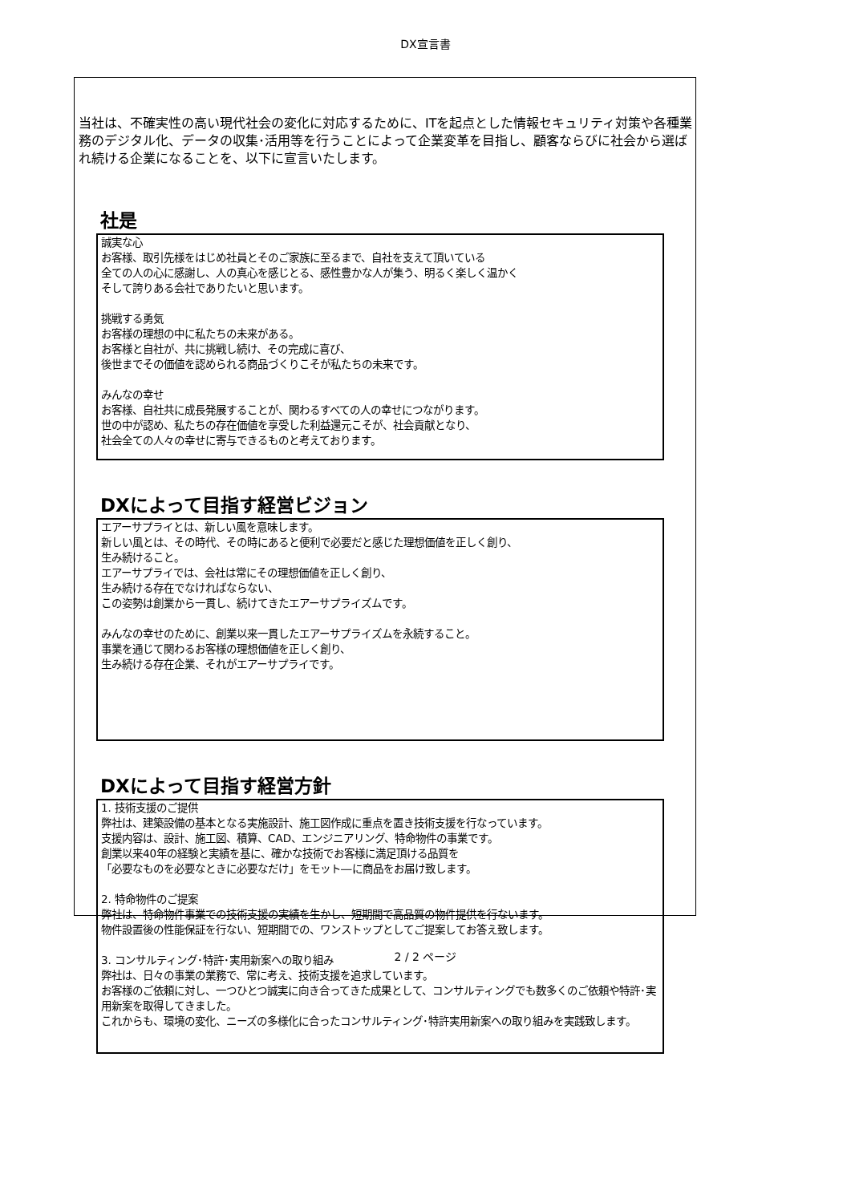DX宣言書
当社は、不確実性の高い現代社会の変化に対応するために、ITを起点とした情報セキュリティ対策や各種業務のデジタル化、データの収集･活用等を行うことによって企業変革を目指し、顧客ならびに社会から選ばれ続ける企業になることを、以下に宣言いたします。
社是
誠実な心
お客様、取引先様をはじめ社員とそのご家族に至るまで、自社を支えて頂いている
全ての人の心に感謝し、人の真心を感じとる、感性豊かな人が集う、明るく楽しく温かく
そして誇りある会社でありたいと思います。
挑戦する勇気
お客様の理想の中に私たちの未来がある。
お客様と自社が、共に挑戦し続け、その完成に喜び、
後世までその価値を認められる商品づくりこそが私たちの未来です。
みんなの幸せ
お客様、自社共に成長発展することが、関わるすべての人の幸せにつながります。
世の中が認め、私たちの存在価値を享受した利益還元こそが、社会貢献となり、
社会全ての人々の幸せに寄与できるものと考えております。
DXによって目指す経営ビジョン
エアーサプライとは、新しい風を意味します。
新しい風とは、その時代、その時にあると便利で必要だと感じた理想価値を正しく創り、
生み続けること。
エアーサプライでは、会社は常にその理想価値を正しく創り、
生み続ける存在でなければならない、
この姿勢は創業から一貫し、続けてきたエアーサプライズムです。
みんなの幸せのために、創業以来一貫したエアーサプライズムを永続すること。
事業を通じて関わるお客様の理想価値を正しく創り、
生み続ける存在企業、それがエアーサプライです。
DXによって目指す経営方針
1. 技術支援のご提供
弊社は、建築設備の基本となる実施設計、施工図作成に重点を置き技術支援を行なっています。
支援内容は、設計、施工図、積算、CAD、エンジニアリング、特命物件の事業です。
創業以来40年の経験と実績を基に、確かな技術でお客様に満足頂ける品質を
「必要なものを必要なときに必要なだけ」をモット―に商品をお届け致します。
2. 特命物件のご提案
弊社は、特命物件事業での技術支援の実績を生かし、短期間で高品質の物件提供を行ないます。
物件設置後の性能保証を行ない、短期間での、ワンストップとしてご提案してお答え致します。
3. コンサルティング･特許･実用新案への取り組み
弊社は、日々の事業の業務で、常に考え、技術支援を追求しています。
お客様のご依頼に対し、一つひとつ誠実に向き合ってきた成果として、コンサルティングでも数多くのご依頼や特許･実用新案を取得してきました。
これからも、環境の変化、ニーズの多様化に合ったコンサルティング･特許実用新案への取り組みを実践致します。
2 / 2 ページ